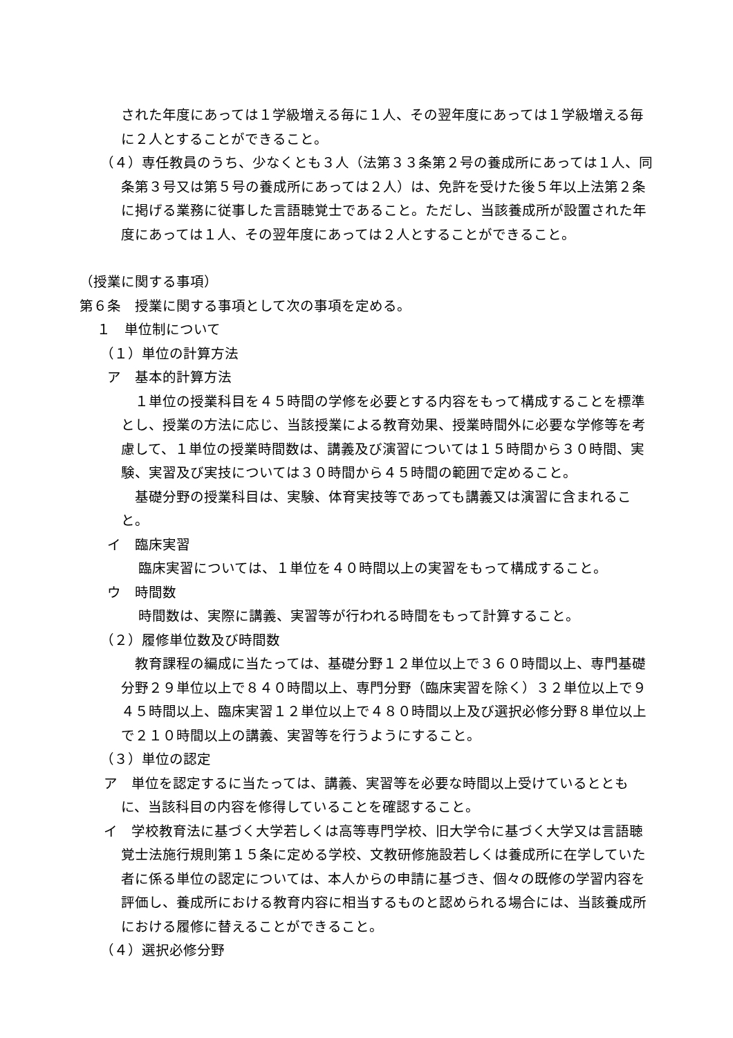された年度にあっては１学級増える毎に１人、その翌年度にあっては１学級増える毎に２人とすることができること。
（４）専任教員のうち、少なくとも３人（法第３３条第２号の養成所にあっては１人、同条第３号又は第５号の養成所にあっては２人）は、免許を受けた後５年以上法第２条に掲げる業務に従事した言語聴覚士であること。ただし、当該養成所が設置された年度にあっては１人、その翌年度にあっては２人とすることができること。
（授業に関する事項）
第６条　授業に関する事項として次の事項を定める。
１　単位制について
（１）単位の計算方法
ア　基本的計算方法
１単位の授業科目を４５時間の学修を必要とする内容をもって構成することを標準とし、授業の方法に応じ、当該授業による教育効果、授業時間外に必要な学修等を考慮して、１単位の授業時間数は、講義及び演習については１５時間から３０時間、実験、実習及び実技については３０時間から４５時間の範囲で定めること。
基礎分野の授業科目は、実験、体育実技等であっても講義又は演習に含まれること。
イ　臨床実習
臨床実習については、１単位を４０時間以上の実習をもって構成すること。
ウ　時間数
時間数は、実際に講義、実習等が行われる時間をもって計算すること。
（２）履修単位数及び時間数
教育課程の編成に当たっては、基礎分野１２単位以上で３６０時間以上、専門基礎分野２９単位以上で８４０時間以上、専門分野（臨床実習を除く）３２単位以上で９４５時間以上、臨床実習１２単位以上で４８０時間以上及び選択必修分野８単位以上で２１０時間以上の講義、実習等を行うようにすること。
（３）単位の認定
ア　単位を認定するに当たっては、講義、実習等を必要な時間以上受けているとともに、当該科目の内容を修得していることを確認すること。
イ　学校教育法に基づく大学若しくは高等専門学校、旧大学令に基づく大学又は言語聴覚士法施行規則第１５条に定める学校、文教研修施設若しくは養成所に在学していた者に係る単位の認定については、本人からの申請に基づき、個々の既修の学習内容を評価し、養成所における教育内容に相当するものと認められる場合には、当該養成所における履修に替えることができること。
（４）選択必修分野